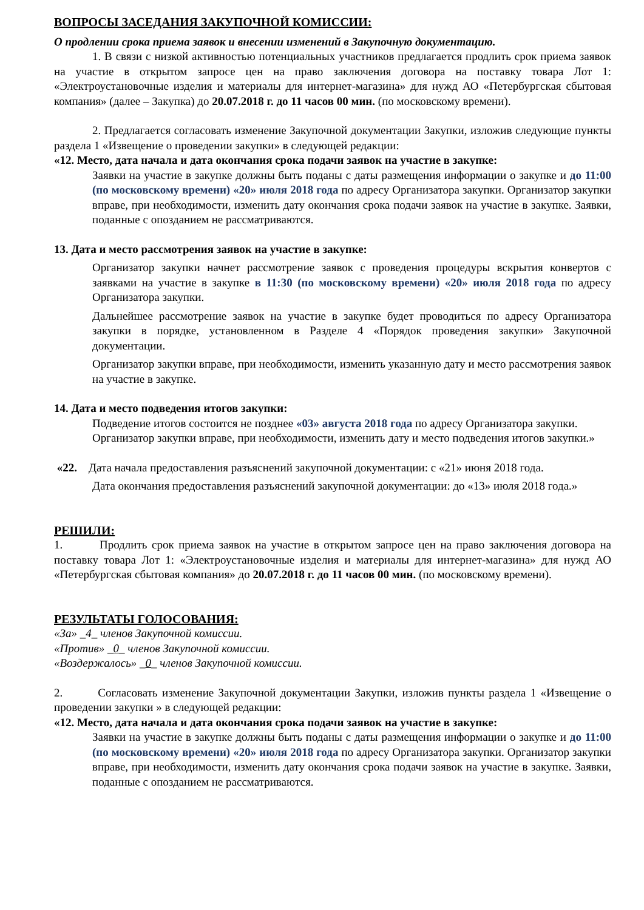ВОПРОСЫ ЗАСЕДАНИЯ ЗАКУПОЧНОЙ КОМИССИИ:
О продлении срока приема заявок и внесении изменений в Закупочную документацию.
1. В связи с низкой активностью потенциальных участников предлагается продлить срок приема заявок на участие в открытом запросе цен на право заключения договора на поставку товара Лот 1: «Электроустановочные изделия и материалы для интернет-магазина» для нужд АО «Петербургская сбытовая компания» (далее – Закупка) до 20.07.2018 г. до 11 часов 00 мин. (по московскому времени).
2. Предлагается согласовать изменение Закупочной документации Закупки, изложив следующие пункты раздела 1 «Извещение о проведении закупки» в следующей редакции:
«12. Место, дата начала и дата окончания срока подачи заявок на участие в закупке:
Заявки на участие в закупке должны быть поданы с даты размещения информации о закупке и до 11:00 (по московскому времени) «20» июля 2018 года по адресу Организатора закупки. Организатор закупки вправе, при необходимости, изменить дату окончания срока подачи заявок на участие в закупке. Заявки, поданные с опозданием не рассматриваются.
13. Дата и место рассмотрения заявок на участие в закупке:
Организатор закупки начнет рассмотрение заявок с проведения процедуры вскрытия конвертов с заявками на участие в закупке в 11:30 (по московскому времени) «20» июля 2018 года по адресу Организатора закупки.
Дальнейшее рассмотрение заявок на участие в закупке будет проводиться по адресу Организатора закупки в порядке, установленном в Разделе 4 «Порядок проведения закупки» Закупочной документации.
Организатор закупки вправе, при необходимости, изменить указанную дату и место рассмотрения заявок на участие в закупке.
14. Дата и место подведения итогов закупки:
Подведение итогов состоится не позднее «03» августа 2018 года по адресу Организатора закупки. Организатор закупки вправе, при необходимости, изменить дату и место подведения итогов закупки.»
«22. Дата начала предоставления разъяснений закупочной документации: с «21» июня 2018 года.
Дата окончания предоставления разъяснений закупочной документации: до «13» июля 2018 года.»
РЕШИЛИ:
1. Продлить срок приема заявок на участие в открытом запросе цен на право заключения договора на поставку товара Лот 1: «Электроустановочные изделия и материалы для интернет-магазина» для нужд АО «Петербургская сбытовая компания» до 20.07.2018 г. до 11 часов 00 мин. (по московскому времени).
РЕЗУЛЬТАТЫ ГОЛОСОВАНИЯ:
«За» _4_ членов Закупочной комиссии.
«Против» _0_ членов Закупочной комиссии.
«Воздержалось» _0_ членов Закупочной комиссии.
2. Согласовать изменение Закупочной документации Закупки, изложив пункты раздела 1 «Извещение о проведении закупки » в следующей редакции:
«12. Место, дата начала и дата окончания срока подачи заявок на участие в закупке:
Заявки на участие в закупке должны быть поданы с даты размещения информации о закупке и до 11:00 (по московскому времени) «20» июля 2018 года по адресу Организатора закупки. Организатор закупки вправе, при необходимости, изменить дату окончания срока подачи заявок на участие в закупке. Заявки, поданные с опозданием не рассматриваются.